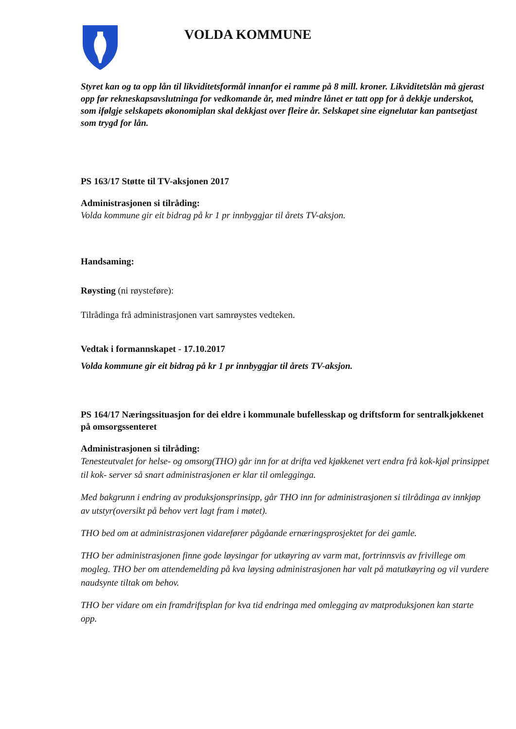VOLDA KOMMUNE
Styret kan og ta opp lån til likviditetsformål innanfor ei ramme på 8 mill. kroner. Likviditetslån må gjerast opp før rekneskapsavslutninga for vedkomande år, med mindre lånet er tatt opp for å dekkje underskot, som ifølgje selskapets økonomiplan skal dekkjast over fleire år. Selskapet sine eignelutar kan pantsetjast som trygd for lån.
PS 163/17 Støtte til TV-aksjonen 2017
Administrasjonen si tilråding:
Volda kommune gir eit bidrag på kr 1 pr innbyggjar til årets TV-aksjon.
Handsaming:
Røysting (ni røysteføre):
Tilrådinga frå administrasjonen vart samrøystes vedteken.
Vedtak i formannskapet - 17.10.2017
Volda kommune gir eit bidrag på kr 1 pr innbyggjar til årets TV-aksjon.
PS 164/17 Næringssituasjon for dei eldre i kommunale bufellesskap og driftsform for sentralkjøkkenet på omsorgssenteret
Administrasjonen si tilråding:
Tenesteutvalet for helse- og omsorg(THO) går inn for at drifta ved kjøkkenet vert endra frå kok-kjøl prinsippet til kok- server så snart administrasjonen er klar til omlegginga.
Med bakgrunn i endring av produksjonsprinsipp, går THO inn for administrasjonen si tilrådinga av innkjøp av utstyr(oversikt på behov vert lagt fram i møtet).
THO bed om at administrasjonen vidarefører pågåande ernæringsprosjektet for dei gamle.
THO ber administrasjonen finne gode løysingar for utkøyring av varm mat, fortrinnsvis av frivillege om mogleg. THO ber om attendemelding på kva løysing administrasjonen har valt på matutkøyring og vil vurdere naudsynte tiltak om behov.
THO ber vidare om ein framdriftsplan for kva tid endringa med omlegging av matproduksjonen kan starte opp.